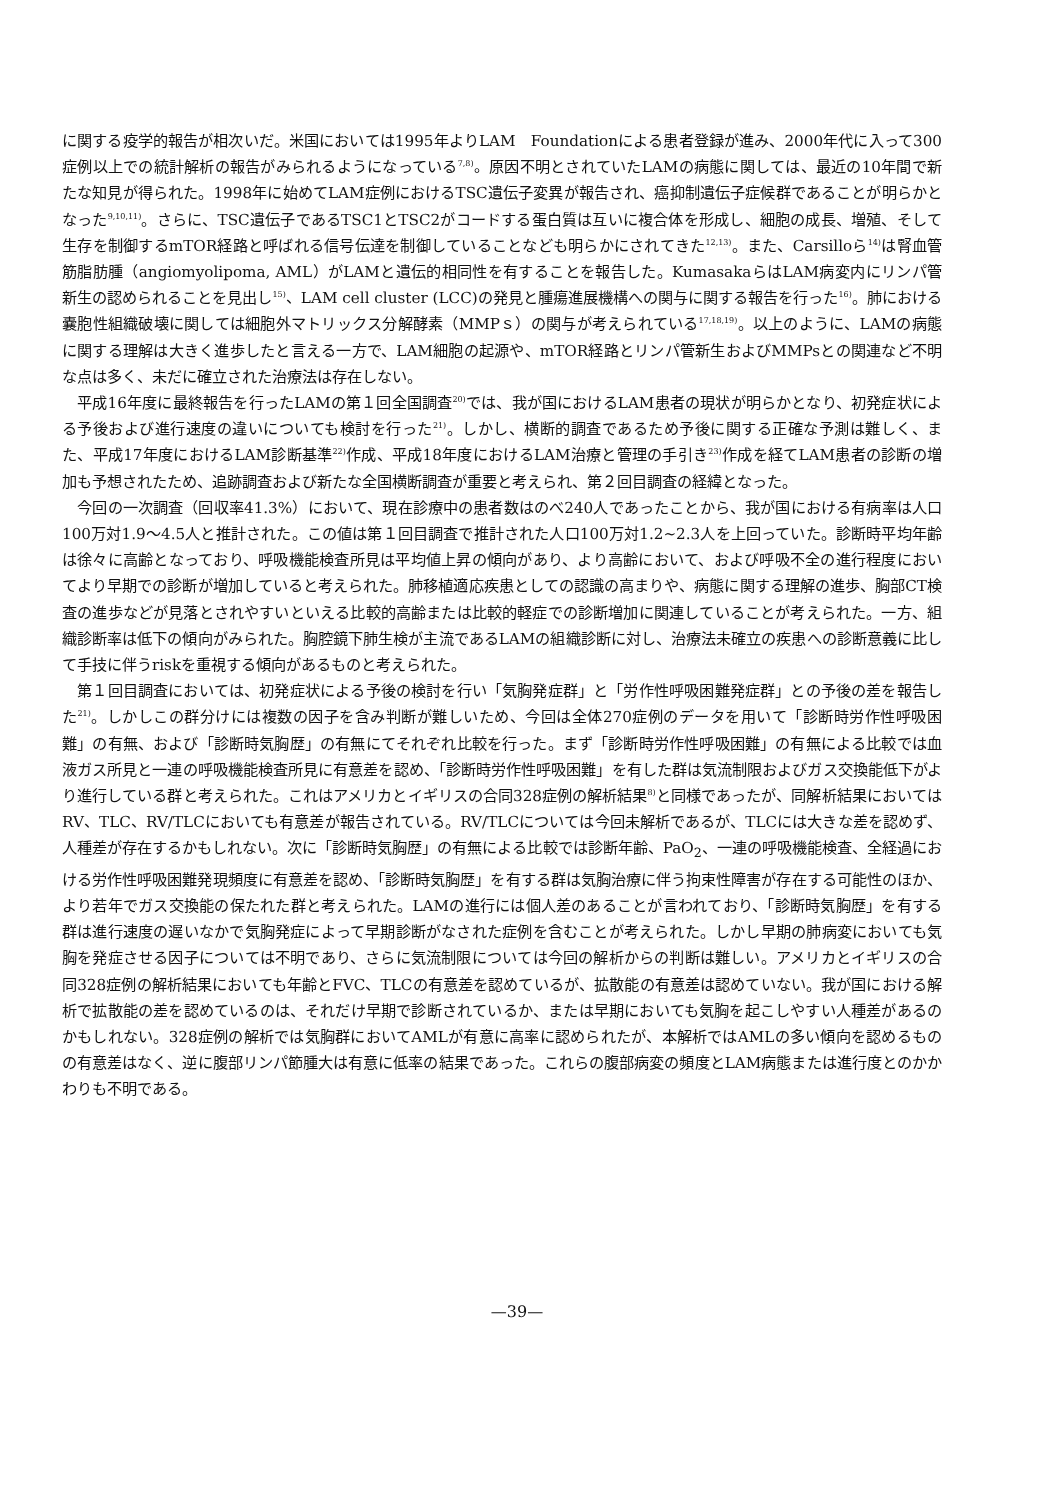に関する疫学的報告が相次いだ。米国においては1995年よりLAM　Foundationによる患者登録が進み、2000年代に入って300症例以上での統計解析の報告がみられるようになっている<sup>7,8)</sup>。原因不明とされていたLAMの病態に関しては、最近の10年間で新たな知見が得られた。1998年に始めてLAM症例におけるTSC遺伝子変異が報告され、癌抑制遺伝子症候群であることが明らかとなった<sup>9,10,11)</sup>。さらに、TSC遺伝子であるTSC1とTSC2がコードする蛋白質は互いに複合体を形成し、細胞の成長、増殖、そして生存を制御するmTOR経路と呼ばれる信号伝達を制御していることなども明らかにされてきた<sup>12,13)</sup>。また、Carsilloら<sup>14)</sup>は腎血管筋脂肪腫（angiomyolipoma, AML）がLAMと遺伝的相同性を有することを報告した。KumasakaらはLAM病変内にリンパ管新生の認められることを見出し<sup>15)</sup>、LAM cell cluster (LCC)の発見と腫瘍進展機構への関与に関する報告を行った<sup>16)</sup>。肺における嚢胞性組織破壊に関しては細胞外マトリックス分解酵素（MMPｓ）の関与が考えられている<sup>17,18,19)</sup>。以上のように、LAMの病態に関する理解は大きく進歩したと言える一方で、LAM細胞の起源や、mTOR経路とリンパ管新生およびMMPsとの関連など不明な点は多く、未だに確立された治療法は存在しない。
平成16年度に最終報告を行ったLAMの第１回全国調査<sup>20)</sup>では、我が国におけるLAM患者の現状が明らかとなり、初発症状による予後および進行速度の違いについても検討を行った<sup>21)</sup>。しかし、横断的調査であるため予後に関する正確な予測は難しく、また、平成17年度におけるLAM診断基準<sup>22)</sup>作成、平成18年度におけるLAM治療と管理の手引き<sup>23)</sup>作成を経てLAM患者の診断の増加も予想されたため、追跡調査および新たな全国横断調査が重要と考えられ、第２回目調査の経緯となった。
今回の一次調査（回収率41.3%）において、現在診療中の患者数はのべ240人であったことから、我が国における有病率は人口100万対1.9～4.5人と推計された。この値は第１回目調査で推計された人口100万対1.2~2.3人を上回っていた。診断時平均年齢は徐々に高齢となっており、呼吸機能検査所見は平均値上昇の傾向があり、より高齢において、および呼吸不全の進行程度においてより早期での診断が増加していると考えられた。肺移植適応疾患としての認識の高まりや、病態に関する理解の進歩、胸部CT検査の進歩などが見落とされやすいといえる比較的高齢または比較的軽症での診断増加に関連していることが考えられた。一方、組織診断率は低下の傾向がみられた。胸腔鏡下肺生検が主流であるLAMの組織診断に対し、治療法未確立の疾患への診断意義に比して手技に伴うriskを重視する傾向があるものと考えられた。
第１回目調査においては、初発症状による予後の検討を行い「気胸発症群」と「労作性呼吸困難発症群」との予後の差を報告した<sup>21)</sup>。しかしこの群分けには複数の因子を含み判断が難しいため、今回は全体270症例のデータを用いて「診断時労作性呼吸困難」の有無、および「診断時気胸歴」の有無にてそれぞれ比較を行った。まず「診断時労作性呼吸困難」の有無による比較では血液ガス所見と一連の呼吸機能検査所見に有意差を認め、「診断時労作性呼吸困難」を有した群は気流制限およびガス交換能低下がより進行している群と考えられた。これはアメリカとイギリスの合同328症例の解析結果<sup>8)</sup>と同様であったが、同解析結果においてはRV、TLC、RV/TLCにおいても有意差が報告されている。RV/TLCについては今回未解析であるが、TLCには大きな差を認めず、人種差が存在するかもしれない。次に「診断時気胸歴」の有無による比較では診断年齢、PaO<sub>2</sub>、一連の呼吸機能検査、全経過における労作性呼吸困難発現頻度に有意差を認め、「診断時気胸歴」を有する群は気胸治療に伴う拘束性障害が存在する可能性のほか、より若年でガス交換能の保たれた群と考えられた。LAMの進行には個人差のあることが言われており、「診断時気胸歴」を有する群は進行速度の遅いなかで気胸発症によって早期診断がなされた症例を含むことが考えられた。しかし早期の肺病変においても気胸を発症させる因子については不明であり、さらに気流制限については今回の解析からの判断は難しい。アメリカとイギリスの合同328症例の解析結果においても年齢とFVC、TLCの有意差を認めているが、拡散能の有意差は認めていない。我が国における解析で拡散能の差を認めているのは、それだけ早期で診断されているか、または早期においても気胸を起こしやすい人種差があるのかもしれない。328症例の解析では気胸群においてAMLが有意に高率に認められたが、本解析ではAMLの多い傾向を認めるものの有意差はなく、逆に腹部リンパ節腫大は有意に低率の結果であった。これらの腹部病変の頻度とLAM病態または進行度とのかかわりも不明である。
—39—